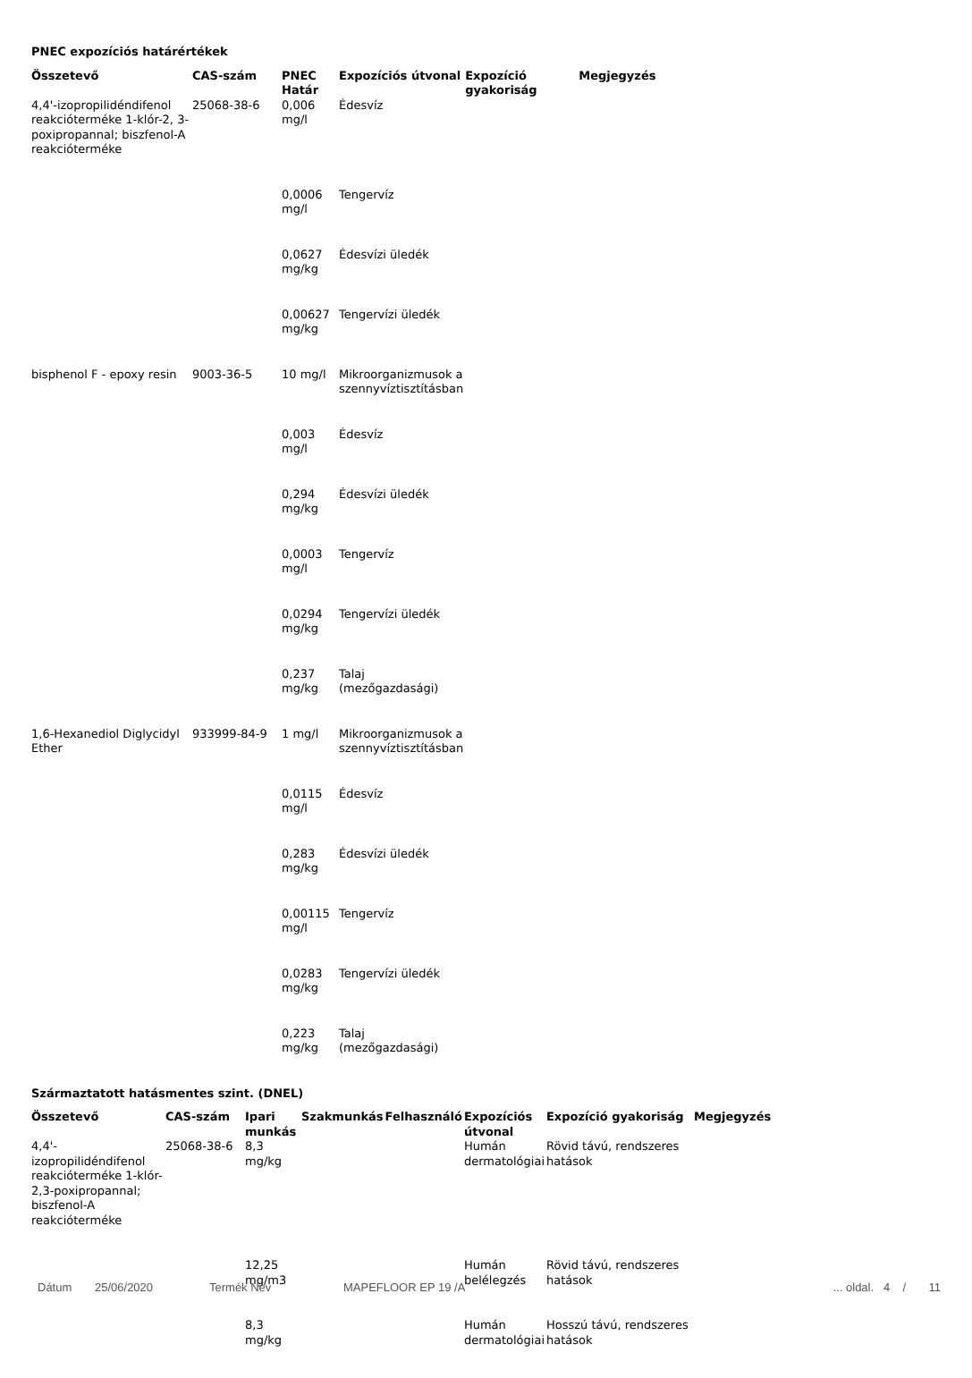PNEC expozíciós határértékek
| Összetevő | CAS-szám | PNEC Határ | Expozíciós útvonal | Expozíció gyakoriság | Megjegyzés |
| --- | --- | --- | --- | --- | --- |
| 4,4'-izopropilidéndifenol reakcióterméke 1-klór-2, 3-poxipropannal; biszfenol-A reakcióterméke | 25068-38-6 | 0,006 mg/l | Édesvíz | | |
| | | 0,0006 mg/l | Tengervíz | | |
| | | 0,0627 mg/kg | Édesvízi üledék | | |
| | | 0,00627 mg/kg | Tengervízi üledék | | |
| bisphenol F - epoxy resin | 9003-36-5 | 10 mg/l | Mikroorganizmusok a szennyvíztisztításban | | |
| | | 0,003 mg/l | Édesvíz | | |
| | | 0,294 mg/kg | Édesvízi üledék | | |
| | | 0,0003 mg/l | Tengervíz | | |
| | | 0,0294 mg/kg | Tengervízi üledék | | |
| | | 0,237 mg/kg | Talaj (mezőgazdasági) | | |
| 1,6-Hexanediol Diglycidyl Ether | 933999-84-9 | 1 mg/l | Mikroorganizmusok a szennyvíztisztításban | | |
| | | 0,0115 mg/l | Édesvíz | | |
| | | 0,283 mg/kg | Édesvízi üledék | | |
| | | 0,00115 mg/l | Tengervíz | | |
| | | 0,0283 mg/kg | Tengervízi üledék | | |
| | | 0,223 mg/kg | Talaj (mezőgazdasági) | | |
Származtatott hatásmentes szint. (DNEL)
| Összetevő | CAS-szám | Ipari munkás | Szakmunkás | Felhasználó | Expozíciós útvonal | Expozíció gyakoriság | Megjegyzés |
| --- | --- | --- | --- | --- | --- | --- | --- |
| 4,4'-izopropilidéndifenol reakcióterméke 1-klór-2,3-poxipropannal; biszfenol-A reakcióterméke | 25068-38-6 | 8,3 mg/kg | | | Humán dermatológiai | Rövid távú, rendszeres hatások | |
| | | 12,25 mg/m3 | | | Humán belélegzés | Rövid távú, rendszeres hatások | |
| | | 8,3 mg/kg | | | Humán dermatológiai | Hosszú távú, rendszeres hatások | |
Dátum 25/06/2020 Termék Név MAPEFLOOR EP 19 /A... oldal. 4 / 11